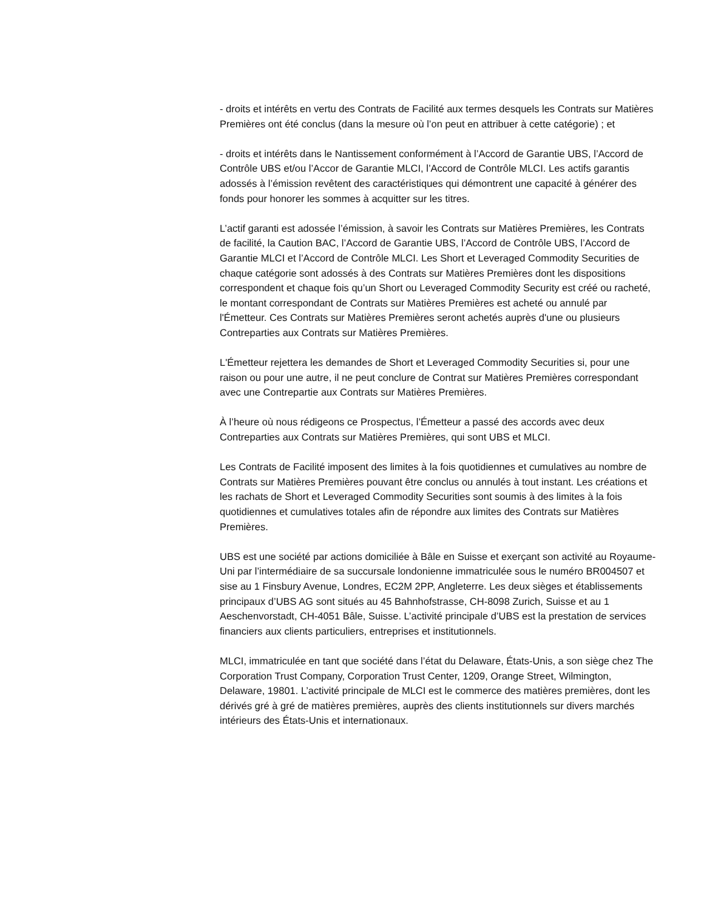- droits et intérêts en vertu des Contrats de Facilité aux termes desquels les Contrats sur Matières Premières ont été conclus (dans la mesure où l’on peut en attribuer à cette catégorie) ; et
- droits et intérêts dans le Nantissement conformément à l’Accord de Garantie UBS, l’Accord de Contrôle UBS et/ou l’Accor de Garantie MLCI, l’Accord de Contrôle MLCI. Les actifs garantis adossés à l’émission revêtent des caractéristiques qui démontrent une capacité à générer des fonds pour honorer les sommes à acquitter sur les titres.
L’actif garanti est adossée l’émission, à savoir les Contrats sur Matières Premières, les Contrats de facilité, la Caution BAC, l’Accord de Garantie UBS, l’Accord de Contrôle UBS, l’Accord de Garantie MLCI et l’Accord de Contrôle MLCI. Les Short et Leveraged Commodity Securities de chaque catégorie sont adossés à des Contrats sur Matières Premières dont les dispositions correspondent et chaque fois qu’un Short ou Leveraged Commodity Security est créé ou racheté, le montant correspondant de Contrats sur Matières Premières est acheté ou annulé par l'Émetteur. Ces Contrats sur Matières Premières seront achetés auprès d'une ou plusieurs Contreparties aux Contrats sur Matières Premières.
L'Émetteur rejettera les demandes de Short et Leveraged Commodity Securities si, pour une raison ou pour une autre, il ne peut conclure de Contrat sur Matières Premières correspondant avec une Contrepartie aux Contrats sur Matières Premières.
À l’heure où nous rédigeons ce Prospectus, l’Émetteur a passé des accords avec deux Contreparties aux Contrats sur Matières Premières, qui sont UBS et MLCI.
Les Contrats de Facilité imposent des limites à la fois quotidiennes et cumulatives au nombre de Contrats sur Matières Premières pouvant être conclus ou annulés à tout instant. Les créations et les rachats de Short et Leveraged Commodity Securities sont soumis à des limites à la fois quotidiennes et cumulatives totales afin de répondre aux limites des Contrats sur Matières Premières.
UBS est une société par actions domiciliée à Bâle en Suisse et exerçant son activité au Royaume-Uni par l’intermédiaire de sa succursale londonienne immatriculée sous le numéro BR004507 et sise au 1 Finsbury Avenue, Londres, EC2M 2PP, Angleterre. Les deux sièges et établissements principaux d’UBS AG sont situés au 45 Bahnhofstrasse, CH-8098 Zurich, Suisse et au 1 Aeschenvorstadt, CH-4051 Bâle, Suisse. L’activité principale d’UBS est la prestation de services financiers aux clients particuliers, entreprises et institutionnels.
MLCI, immatriculée en tant que société dans l’état du Delaware, États-Unis, a son siège chez The Corporation Trust Company, Corporation Trust Center, 1209, Orange Street, Wilmington, Delaware, 19801. L’activité principale de MLCI est le commerce des matières premières, dont les dérivés gré à gré de matières premières, auprès des clients institutionnels sur divers marchés intérieurs des États-Unis et internationaux.